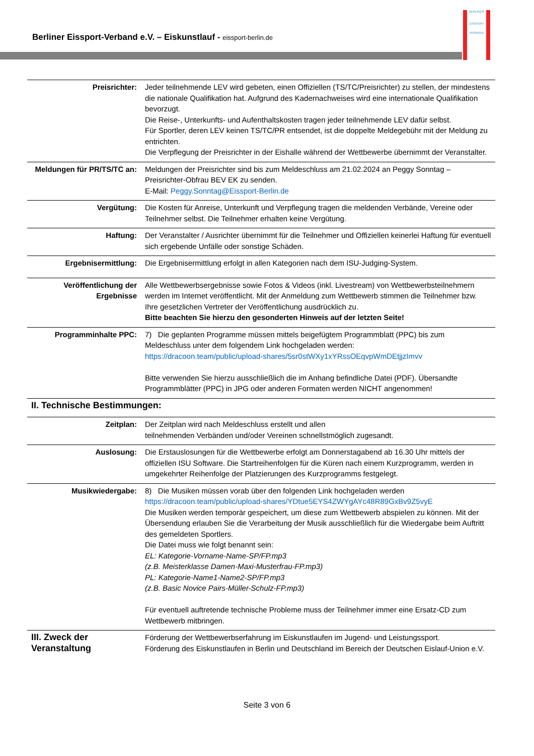Berliner Eissport-Verband e.V. – Eiskunstlauf - eissport-berlin.de
BERLINER
EISSPORT
VERBAND
| Preisrichter: | Jeder teilnehmende LEV wird gebeten, einen Offiziellen (TS/TC/Preisrichter) zu stellen, der mindestens die nationale Qualifikation hat. Aufgrund des Kadernachweises wird eine internationale Qualifikation bevorzugt. Die Reise-, Unterkunfts- und Aufenthaltskosten tragen jeder teilnehmende LEV dafür selbst. Für Sportler, deren LEV keinen TS/TC/PR entsendet, ist die doppelte Meldegebühr mit der Meldung zu entrichten. Die Verpflegung der Preisrichter in der Eishalle während der Wettbewerbe übernimmt der Veranstalter. |
| Meldungen für PR/TS/TC an: | Meldungen der Preisrichter sind bis zum Meldeschluss am 21.02.2024 an Peggy Sonntag – Preisrichter-Obfrau BEV EK zu senden. E-Mail: Peggy.Sonntag@Eissport-Berlin.de |
| Vergütung: | Die Kosten für Anreise, Unterkunft und Verpflegung tragen die meldenden Verbände, Vereine oder Teilnehmer selbst. Die Teilnehmer erhalten keine Vergütung. |
| Haftung: | Der Veranstalter / Ausrichter übernimmt für die Teilnehmer und Offiziellen keinerlei Haftung für eventuell sich ergebende Unfälle oder sonstige Schäden. |
| Ergebnisermittlung: | Die Ergebnisermittlung erfolgt in allen Kategorien nach dem ISU-Judging-System. |
| Veröffentlichung der Ergebnisse | Alle Wettbewerbsergebnisse sowie Fotos & Videos (inkl. Livestream) von Wettbewerbsteilnehmern werden im Internet veröffentlicht. Mit der Anmeldung zum Wettbewerb stimmen die Teilnehmer bzw. Ihre gesetzlichen Vertreter der Veröffentlichung ausdrücklich zu. Bitte beachten Sie hierzu den gesonderten Hinweis auf der letzten Seite! |
| Programminhalte PPC: | 7) Die geplanten Programme müssen mittels beigefügtem Programmblatt (PPC) bis zum Meldeschluss unter dem folgendem Link hochgeladen werden: https://dracoon.team/public/upload-shares/5sr0stWXy1xYRssOEqvpWmDEtjjzImvv Bitte verwenden Sie hierzu ausschließlich die im Anhang befindliche Datei (PDF). Übersandte Programmblätter (PPC) in JPG oder anderen Formaten werden NICHT angenommen! |
| II. Technische Bestimmungen: | |
| Zeitplan: | Der Zeitplan wird nach Meldeschluss erstellt und allen teilnehmenden Verbänden und/oder Vereinen schnellstmöglich zugesandt. |
| Auslosung: | Die Erstauslosungen für die Wettbewerbe erfolgt am Donnerstagabend ab 16.30 Uhr mittels der offiziellen ISU Software. Die Startreihenfolgen für die Küren nach einem Kurzprogramm, werden in umgekehrter Reihenfolge der Platzierungen des Kurzprogramms festgelegt. |
| Musikwiedergabe: | 8) Die Musiken müssen vorab über den folgenden Link hochgeladen werden https://dracoon.team/public/upload-shares/YDtue5EYS4ZWYgAYc48R89GxBv9Z5vyE Die Musiken werden temporär gespeichert, um diese zum Wettbewerb abspielen zu können. Mit der Übersendung erlauben Sie die Verarbeitung der Musik ausschließlich für die Wiedergabe beim Auftritt des gemeldeten Sportlers. Die Datei muss wie folgt benannt sein: EL: Kategorie-Vorname-Name-SP/FP.mp3 (z.B. Meisterklasse Damen-Maxi-Musterfrau-FP.mp3) PL: Kategorie-Name1-Name2-SP/FP.mp3 (z.B. Basic Novice Pairs-Müller-Schulz-FP.mp3) Für eventuell auftretende technische Probleme muss der Teilnehmer immer eine Ersatz-CD zum Wettbewerb mitbringen. |
| III. Zweck der Veranstaltung | Förderung der Wettbewerbserfahrung im Eiskunstlaufen im Jugend- und Leistungssport. Förderung des Eiskunstlaufen in Berlin und Deutschland im Bereich der Deutschen Eislauf-Union e.V. |
Seite 3 von 6